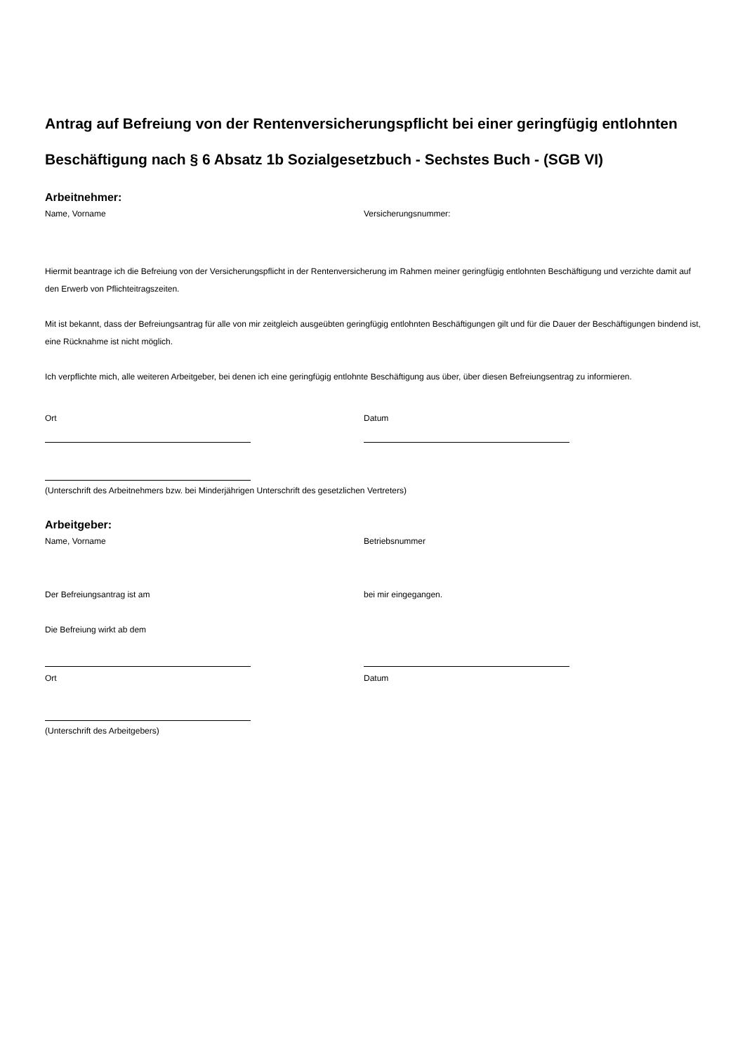Antrag auf Befreiung von der Rentenversicherungspflicht bei einer geringfügig entlohnten Beschäftigung nach § 6 Absatz 1b Sozialgesetzbuch - Sechstes Buch - (SGB VI)
Arbeitnehmer:
Name, Vorname Versicherungsnummer:
Hiermit beantrage ich die Befreiung von der Versicherungspflicht in der Rentenversicherung im Rahmen meiner geringfügig entlohnten Beschäftigung und verzichte damit auf den Erwerb von Pflichteitragszeiten.
Mit ist bekannt, dass der Befreiungsantrag für alle von mir zeitgleich ausgeübten geringfügig entlohnten Beschäftigungen gilt und für die Dauer der Beschäftigungen bindend ist, eine Rücknahme ist nicht möglich.
Ich verpflichte mich, alle weiteren Arbeitgeber, bei denen ich eine geringfügig entlohnte Beschäftigung aus über, über diesen Befreiungsentrag zu informieren.
Ort Datum
(Unterschrift des Arbeitnehmers bzw. bei Minderjährigen Unterschrift des gesetzlichen Vertreters)
Arbeitgeber:
Name, Vorname Betriebsnummer
Der Befreiungsantrag ist am bei mir eingegangen.
Die Befreiung wirkt ab dem
Ort Datum
(Unterschrift des Arbeitgebers)